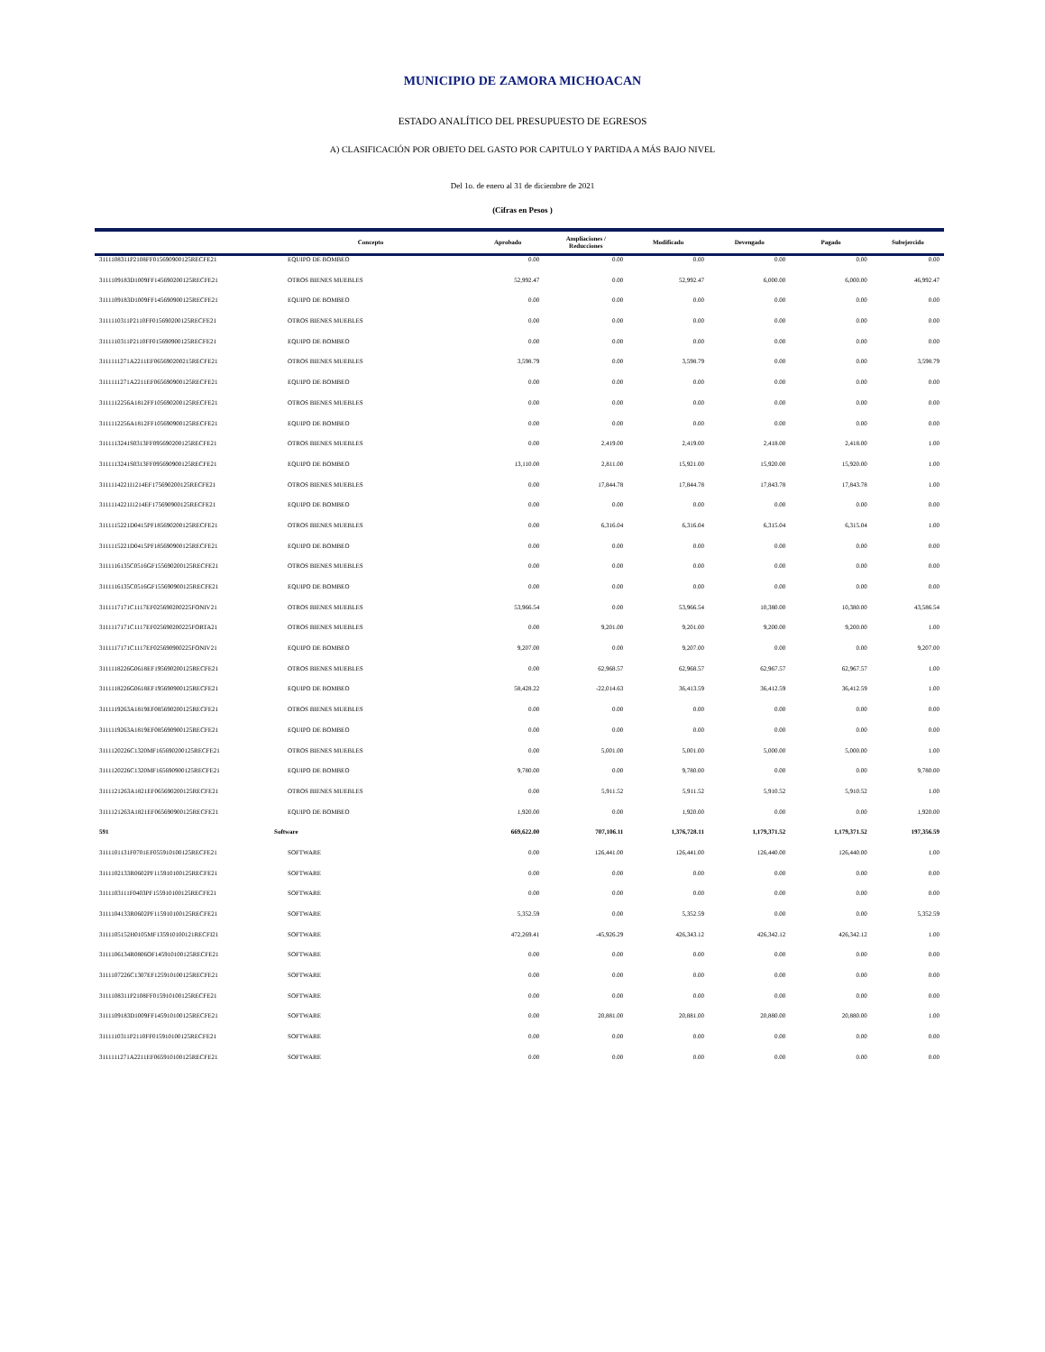MUNICIPIO DE ZAMORA MICHOACAN
ESTADO ANALÍTICO DEL PRESUPUESTO DE EGRESOS
A) CLASIFICACIÓN POR OBJETO DEL GASTO POR CAPITULO Y PARTIDA A MÁS BAJO NIVEL
Del 1o. de enero al 31 de diciembre de 2021
(Cifras en Pesos )
| | Concepto | Aprobado | Ampliaciones / Reducciones | Modificado | Devengado | Pagado | Subejercido |
| --- | --- | --- | --- | --- | --- | --- | --- |
| 3111108311P2108FF015690900125RECFE21 | EQUIPO DE BOMBEO | 0.00 | 0.00 | 0.00 | 0.00 | 0.00 | 0.00 |
| 3111109183D1009FF145690200125RECFE21 | OTROS BIENES MUEBLES | 52,992.47 | 0.00 | 52,992.47 | 6,000.00 | 6,000.00 | 46,992.47 |
| 3111109183D1009FF145690900125RECFE21 | EQUIPO DE BOMBEO | 0.00 | 0.00 | 0.00 | 0.00 | 0.00 | 0.00 |
| 3111110311P2110FF015690200125RECFE21 | OTROS BIENES MUEBLES | 0.00 | 0.00 | 0.00 | 0.00 | 0.00 | 0.00 |
| 3111110311P2110FF015690900125RECFE21 | EQUIPO DE BOMBEO | 0.00 | 0.00 | 0.00 | 0.00 | 0.00 | 0.00 |
| 3111111271A2211EF065690200215RECFE21 | OTROS BIENES MUEBLES | 3,598.79 | 0.00 | 3,598.79 | 0.00 | 0.00 | 3,598.79 |
| 3111111271A2211EF065690900125RECFE21 | EQUIPO DE BOMBEO | 0.00 | 0.00 | 0.00 | 0.00 | 0.00 | 0.00 |
| 3111112256A1812FF105690200125RECFE21 | OTROS BIENES MUEBLES | 0.00 | 0.00 | 0.00 | 0.00 | 0.00 | 0.00 |
| 3111112256A1812FF105690900125RECFE21 | EQUIPO DE BOMBEO | 0.00 | 0.00 | 0.00 | 0.00 | 0.00 | 0.00 |
| 3111113241S0313FF095690200125RECFE21 | OTROS BIENES MUEBLES | 0.00 | 2,419.00 | 2,419.00 | 2,418.00 | 2,418.00 | 1.00 |
| 3111113241S0313FF095690900125RECFE21 | EQUIPO DE BOMBEO | 13,110.00 | 2,811.00 | 15,921.00 | 15,920.00 | 15,920.00 | 1.00 |
| 3111114221I1214EF175690200125RECFE21 | OTROS BIENES MUEBLES | 0.00 | 17,844.78 | 17,844.78 | 17,843.78 | 17,843.78 | 1.00 |
| 3111114221I1214EF175690900125RECFE21 | EQUIPO DE BOMBEO | 0.00 | 0.00 | 0.00 | 0.00 | 0.00 | 0.00 |
| 3111115221D0415PF185690200125RECFE21 | OTROS BIENES MUEBLES | 0.00 | 6,316.04 | 6,316.04 | 6,315.04 | 6,315.04 | 1.00 |
| 3111115221D0415PF185690900125RECFE21 | EQUIPO DE BOMBEO | 0.00 | 0.00 | 0.00 | 0.00 | 0.00 | 0.00 |
| 3111116135C0516GF155690200125RECFE21 | OTROS BIENES MUEBLES | 0.00 | 0.00 | 0.00 | 0.00 | 0.00 | 0.00 |
| 3111116135C0516GF155690900125RECFE21 | EQUIPO DE BOMBEO | 0.00 | 0.00 | 0.00 | 0.00 | 0.00 | 0.00 |
| 3111117171C1117EF025690200225FONIV21 | OTROS BIENES MUEBLES | 53,966.54 | 0.00 | 53,966.54 | 10,380.00 | 10,380.00 | 43,586.54 |
| 3111117171C1117EF025690200225FORTA21 | OTROS BIENES MUEBLES | 0.00 | 9,201.00 | 9,201.00 | 9,200.00 | 9,200.00 | 1.00 |
| 3111117171C1117EF025690900225FONIV21 | EQUIPO DE BOMBEO | 9,207.00 | 0.00 | 9,207.00 | 0.00 | 0.00 | 9,207.00 |
| 3111118226G0618EF195690200125RECFE21 | OTROS BIENES MUEBLES | 0.00 | 62,968.57 | 62,968.57 | 62,967.57 | 62,967.57 | 1.00 |
| 3111118226G0618EF195690900125RECFE21 | EQUIPO DE BOMBEO | 58,428.22 | -22,014.63 | 36,413.59 | 36,412.59 | 36,412.59 | 1.00 |
| 3111119263A1819EF085690200125RECFE21 | OTROS BIENES MUEBLES | 0.00 | 0.00 | 0.00 | 0.00 | 0.00 | 0.00 |
| 3111119263A1819EF085690900125RECFE21 | EQUIPO DE BOMBEO | 0.00 | 0.00 | 0.00 | 0.00 | 0.00 | 0.00 |
| 3111120226C1320MF165690200125RECFE21 | OTROS BIENES MUEBLES | 0.00 | 5,001.00 | 5,001.00 | 5,000.00 | 5,000.00 | 1.00 |
| 3111120226C1320MF165690900125RECFE21 | EQUIPO DE BOMBEO | 9,780.00 | 0.00 | 9,780.00 | 0.00 | 0.00 | 9,780.00 |
| 3111121263A1821EF065690200125RECFE21 | OTROS BIENES MUEBLES | 0.00 | 5,911.52 | 5,911.52 | 5,910.52 | 5,910.52 | 1.00 |
| 3111121263A1821EF065690900125RECFE21 | EQUIPO DE BOMBEO | 1,920.00 | 0.00 | 1,920.00 | 0.00 | 0.00 | 1,920.00 |
| 591 | Software | 669,622.00 | 707,106.11 | 1,376,728.11 | 1,179,371.52 | 1,179,371.52 | 197,356.59 |
| 3111101131F0701EF055910100125RECFE21 | SOFTWARE | 0.00 | 126,441.00 | 126,441.00 | 126,440.00 | 126,440.00 | 1.00 |
| 3111102133R0602PF115910100125RECFE21 | SOFTWARE | 0.00 | 0.00 | 0.00 | 0.00 | 0.00 | 0.00 |
| 3111103111F0403PF155910100125RECFE21 | SOFTWARE | 0.00 | 0.00 | 0.00 | 0.00 | 0.00 | 0.00 |
| 3111104133R0602PF115910100125RECFE21 | SOFTWARE | 5,352.59 | 0.00 | 5,352.59 | 0.00 | 0.00 | 5,352.59 |
| 3111105152H0105MF135910100121RECFI21 | SOFTWARE | 472,269.41 | -45,926.29 | 426,343.12 | 426,342.12 | 426,342.12 | 1.00 |
| 3111106134R0806OF145910100125RECFE21 | SOFTWARE | 0.00 | 0.00 | 0.00 | 0.00 | 0.00 | 0.00 |
| 3111107226C1307EF125910100125RECFE21 | SOFTWARE | 0.00 | 0.00 | 0.00 | 0.00 | 0.00 | 0.00 |
| 3111108311P2108FF015910100125RECFE21 | SOFTWARE | 0.00 | 0.00 | 0.00 | 0.00 | 0.00 | 0.00 |
| 3111109183D1009FF145910100125RECFE21 | SOFTWARE | 0.00 | 20,881.00 | 20,881.00 | 20,880.00 | 20,880.00 | 1.00 |
| 3111110311P2110FF015910100125RECFE21 | SOFTWARE | 0.00 | 0.00 | 0.00 | 0.00 | 0.00 | 0.00 |
| 3111111271A2211EF065910100125RECFE21 | SOFTWARE | 0.00 | 0.00 | 0.00 | 0.00 | 0.00 | 0.00 |